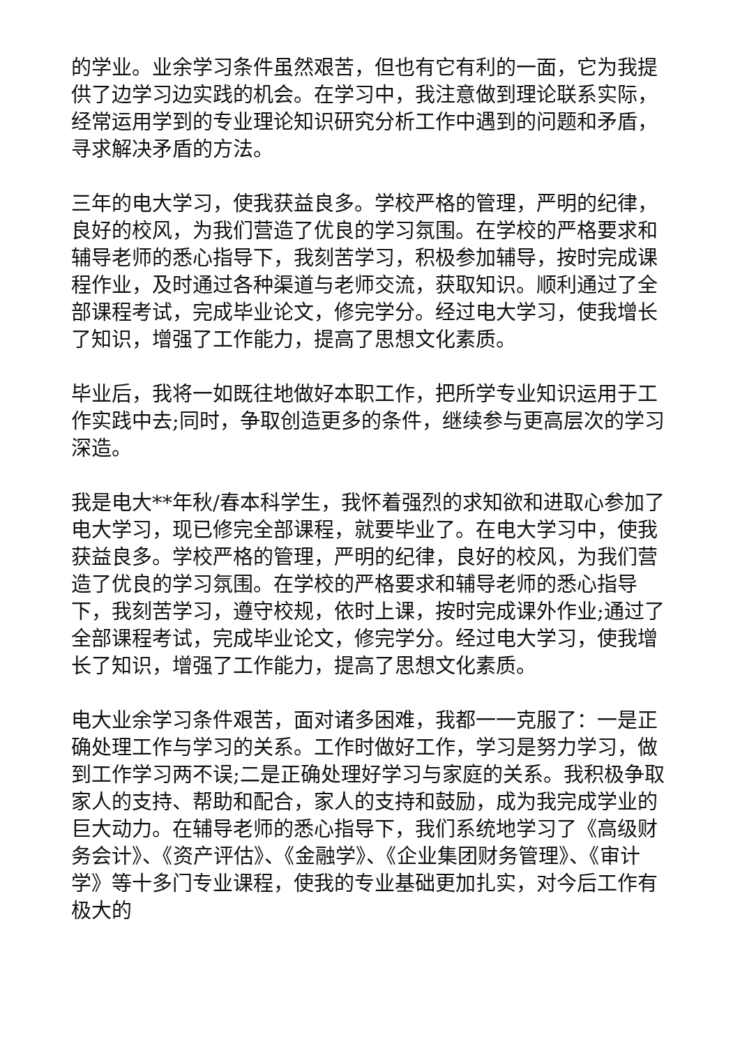的学业。业余学习条件虽然艰苦，但也有它有利的一面，它为我提供了边学习边实践的机会。在学习中，我注意做到理论联系实际，经常运用学到的专业理论知识研究分析工作中遇到的问题和矛盾，寻求解决矛盾的方法。
三年的电大学习，使我获益良多。学校严格的管理，严明的纪律，良好的校风，为我们营造了优良的学习氛围。在学校的严格要求和辅导老师的悉心指导下，我刻苦学习，积极参加辅导，按时完成课程作业，及时通过各种渠道与老师交流，获取知识。顺利通过了全部课程考试，完成毕业论文，修完学分。经过电大学习，使我增长了知识，增强了工作能力，提高了思想文化素质。
毕业后，我将一如既往地做好本职工作，把所学专业知识运用于工作实践中去;同时，争取创造更多的条件，继续参与更高层次的学习深造。
我是电大**年秋/春本科学生，我怀着强烈的求知欲和进取心参加了电大学习，现已修完全部课程，就要毕业了。在电大学习中，使我获益良多。学校严格的管理，严明的纪律，良好的校风，为我们营造了优良的学习氛围。在学校的严格要求和辅导老师的悉心指导下，我刻苦学习，遵守校规，依时上课，按时完成课外作业;通过了全部课程考试，完成毕业论文，修完学分。经过电大学习，使我增长了知识，增强了工作能力，提高了思想文化素质。
电大业余学习条件艰苦，面对诸多困难，我都一一克服了：一是正确处理工作与学习的关系。工作时做好工作，学习是努力学习，做到工作学习两不误;二是正确处理好学习与家庭的关系。我积极争取家人的支持、帮助和配合，家人的支持和鼓励，成为我完成学业的巨大动力。在辅导老师的悉心指导下，我们系统地学习了《高级财务会计》、《资产评估》、《金融学》、《企业集团财务管理》、《审计学》等十多门专业课程，使我的专业基础更加扎实，对今后工作有极大的